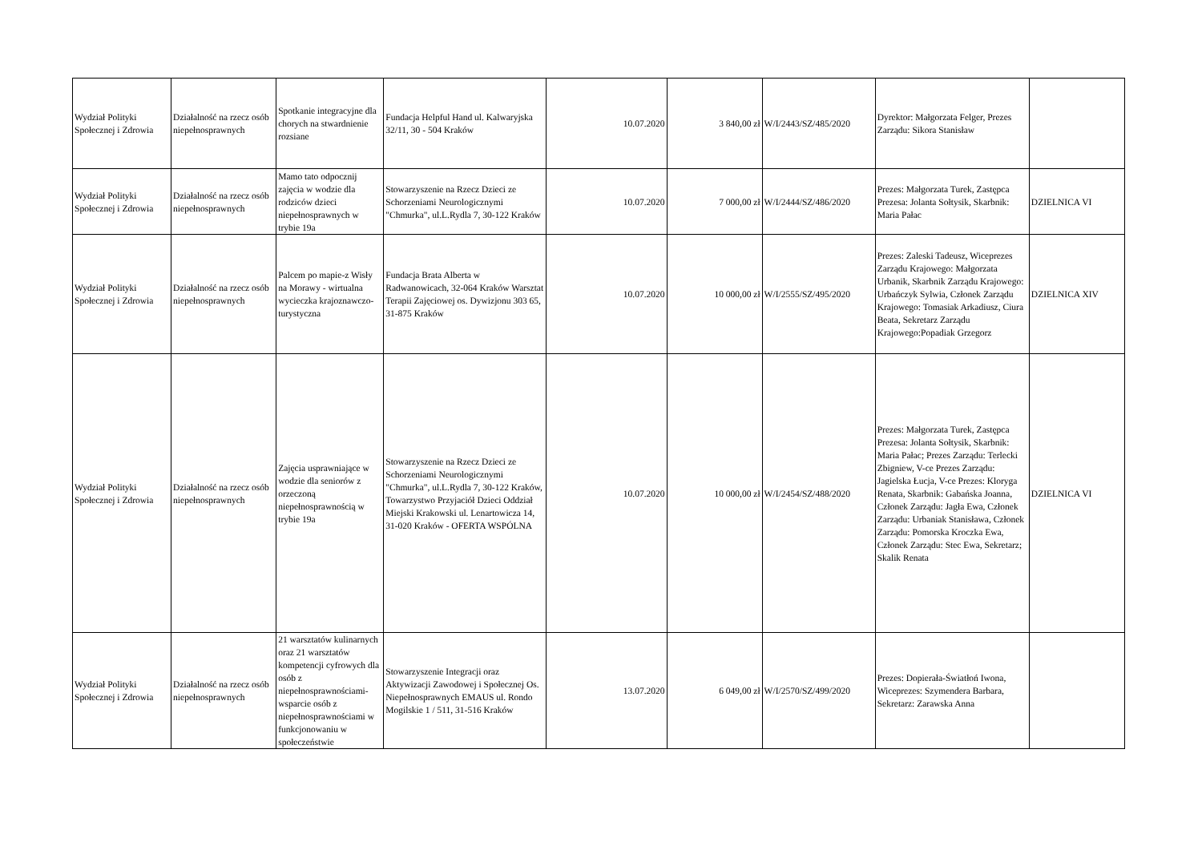| Wydział Polityki Społecznej i Zdrowia | Działalność na rzecz osób niepełnosprawnych | Spotkanie integracyjne dla chorych na stwardnienie rozsiane | Fundacja Helpful Hand ul. Kalwaryjska 32/11, 30 - 504 Kraków | 10.07.2020 | 3 840,00 zł | W/I/2443/SZ/485/2020 | Dyrektor: Małgorzata Felger, Prezes Zarządu: Sikora Stanisław | |
| Wydział Polityki Społecznej i Zdrowia | Działalność na rzecz osób niepełnosprawnych | Mamo tato odpocznij zajęcia w wodzie dla rodziców dzieci niepełnosprawnych w trybie 19a | Stowarzyszenie na Rzecz Dzieci ze Schorzeniami Neurologicznymi "Chmurka", ul.L.Rydla 7, 30-122 Kraków | 10.07.2020 | 7 000,00 zł | W/I/2444/SZ/486/2020 | Prezes: Małgorzata Turek, Zastępca Prezesa: Jolanta Sołtysik, Skarbnik: Maria Pałac | DZIELNICA VI |
| Wydział Polityki Społecznej i Zdrowia | Działalność na rzecz osób niepełnosprawnych | Palcem po mapie-z Wisły na Morawy - wirtualna wycieczka krajoznawczo-turystyczna | Fundacja Brata Alberta w Radwanowicach, 32-064 Kraków Warsztat Terapii Zajęciowej os. Dywizjonu 303 65, 31-875 Kraków | 10.07.2020 | 10 000,00 zł | W/I/2555/SZ/495/2020 | Prezes: Zaleski Tadeusz, Wiceprezes Zarządu Krajowego: Małgorzata Urbanik, Skarbnik Zarządu Krajowego: Urbańczyk Sylwia, Członek Zarządu Krajowego: Tomasiak Arkadiusz, Ciura Beata, Sekretarz Zarządu Krajowego:Popadiak Grzegorz | DZIELNICA XIV |
| Wydział Polityki Społecznej i Zdrowia | Działalność na rzecz osób niepełnosprawnych | Zajęcia usprawniające w wodzie dla seniorów z orzeczoną niepełnosprawnością w trybie 19a | Stowarzyszenie na Rzecz Dzieci ze Schorzeniami Neurologicznymi "Chmurka", ul.L.Rydla 7, 30-122 Kraków, Towarzystwo Przyjaciół Dzieci Oddział Miejski Krakowski ul. Lenartowicza 14, 31-020 Kraków - OFERTA WSPÓLNA | 10.07.2020 | 10 000,00 zł | W/I/2454/SZ/488/2020 | Prezes: Małgorzata Turek, Zastępca Prezesa: Jolanta Sołtysik, Skarbnik: Maria Pałac; Prezes Zarządu: Terlecki Zbigniew, V-ce Prezes Zarządu: Jagielska Łucja, V-ce Prezes: Kloryga Renata, Skarbnik: Gabańska Joanna, Członek Zarządu: Jagła Ewa, Członek Zarządu: Urbaniak Stanisława, Członek Zarządu: Pomorska Kroczka Ewa, Członek Zarządu: Stec Ewa, Sekretarz; Skalik Renata | DZIELNICA VI |
| Wydział Polityki Społecznej i Zdrowia | Działalność na rzecz osób niepełnosprawnych | 21 warsztatów kulinarnych oraz 21 warsztatów kompetencji cyfrowych dla osób z niepełnosprawnościami-wsparcie osób z niepełnosprawnościami w funkcjonowaniu w społeczeństwie | Stowarzyszenie Integracji oraz Aktywizacji Zawodowej i Społecznej Os. Niepełnosprawnych EMAUS ul. Rondo Mogilskie 1 / 511, 31-516 Kraków | 13.07.2020 | 6 049,00 zł | W/I/2570/SZ/499/2020 | Prezes: Dopierała-Światłoń Iwona, Wiceprezes: Szymendera Barbara, Sekretarz: Zarawska Anna | |